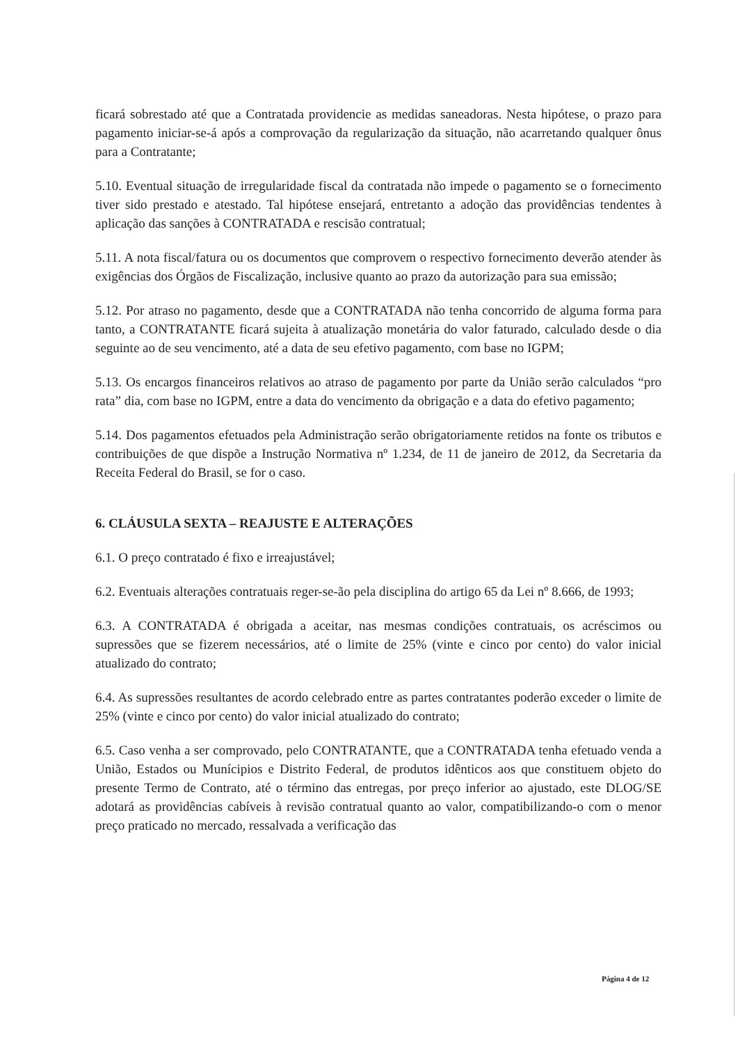ficará sobrestado até que a Contratada providencie as medidas saneadoras. Nesta hipótese, o prazo para pagamento iniciar-se-á após a comprovação da regularização da situação, não acarretando qualquer ônus para a Contratante;
5.10. Eventual situação de irregularidade fiscal da contratada não impede o pagamento se o fornecimento tiver sido prestado e atestado. Tal hipótese ensejará, entretanto a adoção das providências tendentes à aplicação das sanções à CONTRATADA e rescisão contratual;
5.11. A nota fiscal/fatura ou os documentos que comprovem o respectivo fornecimento deverão atender às exigências dos Órgãos de Fiscalização, inclusive quanto ao prazo da autorização para sua emissão;
5.12. Por atraso no pagamento, desde que a CONTRATADA não tenha concorrido de alguma forma para tanto, a CONTRATANTE ficará sujeita à atualização monetária do valor faturado, calculado desde o dia seguinte ao de seu vencimento, até a data de seu efetivo pagamento, com base no IGPM;
5.13. Os encargos financeiros relativos ao atraso de pagamento por parte da União serão calculados “pro rata” dia, com base no IGPM, entre a data do vencimento da obrigação e a data do efetivo pagamento;
5.14. Dos pagamentos efetuados pela Administração serão obrigatoriamente retidos na fonte os tributos e contribuições de que dispõe a Instrução Normativa nº 1.234, de 11 de janeiro de 2012, da Secretaria da Receita Federal do Brasil, se for o caso.
6. CLÁUSULA SEXTA – REAJUSTE E ALTERAÇÕES
6.1. O preço contratado é fixo e irreajustável;
6.2. Eventuais alterações contratuais reger-se-ão pela disciplina do artigo 65 da Lei nº 8.666, de 1993;
6.3. A CONTRATADA é obrigada a aceitar, nas mesmas condições contratuais, os acréscimos ou supressões que se fizerem necessários, até o limite de 25% (vinte e cinco por cento) do valor inicial atualizado do contrato;
6.4. As supressões resultantes de acordo celebrado entre as partes contratantes poderão exceder o limite de 25% (vinte e cinco por cento) do valor inicial atualizado do contrato;
6.5. Caso venha a ser comprovado, pelo CONTRATANTE, que a CONTRATADA tenha efetuado venda a União, Estados ou Munícipios e Distrito Federal, de produtos idênticos aos que constituem objeto do presente Termo de Contrato, até o término das entregas, por preço inferior ao ajustado, este DLOG/SE adotará as providências cabíveis à revisão contratual quanto ao valor, compatibilizando-o com o menor preço praticado no mercado, ressalvada a verificação das
Página 4 de 12